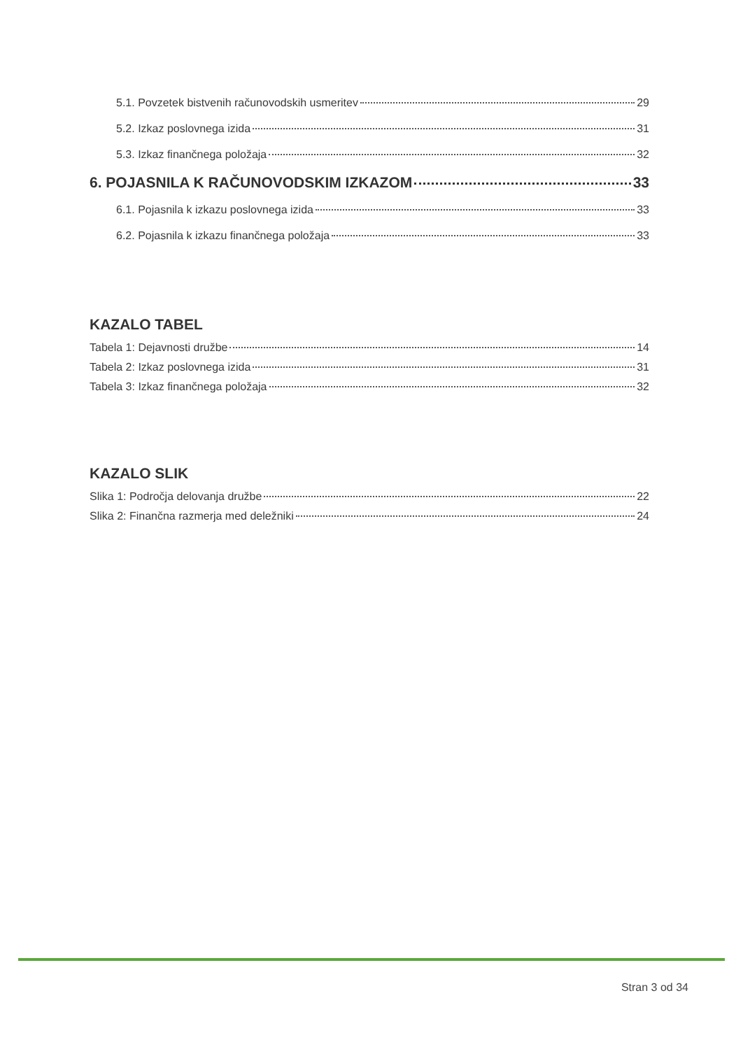5.1. Povzetek bistvenih računovodskih usmeritev 29
5.2. Izkaz poslovnega izida 31
5.3. Izkaz finančnega položaja 32
6. POJASNILA K RAČUNOVODSKIM IZKAZOM 33
6.1. Pojasnila k izkazu poslovnega izida 33
6.2. Pojasnila k izkazu finančnega položaja 33
KAZALO TABEL
Tabela 1: Dejavnosti družbe 14
Tabela 2: Izkaz poslovnega izida 31
Tabela 3: Izkaz finančnega položaja 32
KAZALO SLIK
Slika 1: Področja delovanja družbe 22
Slika 2: Finančna razmerja med deležniki 24
Stran 3 od 34